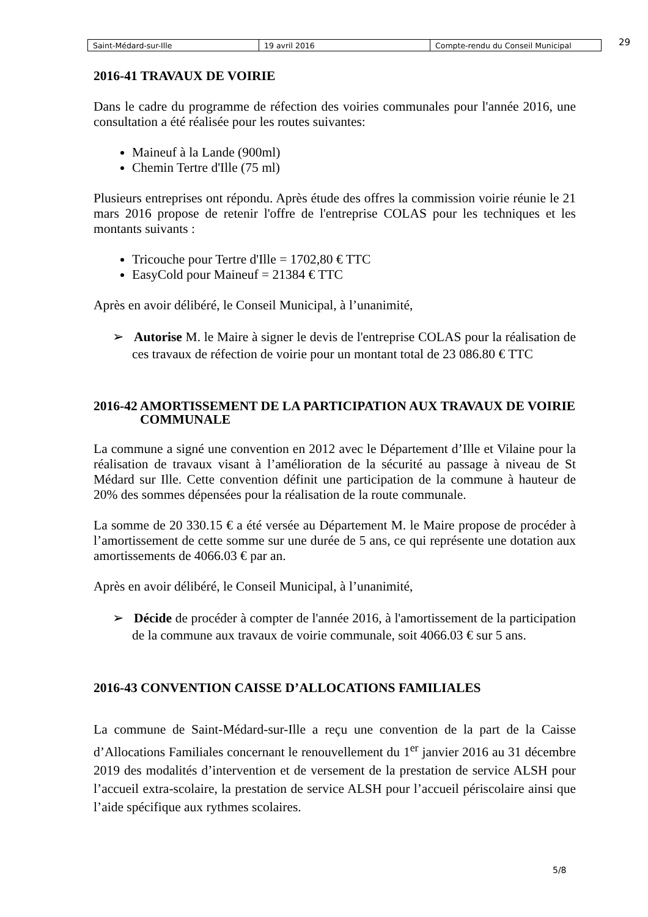| Saint-Médard-sur-Ille | 19 avril 2016 | Compte-rendu du Conseil Municipal |
29
2016-41 TRAVAUX DE VOIRIE
Dans le cadre du programme de réfection des voiries communales pour l'année 2016, une consultation a été réalisée pour les routes suivantes:
Maineuf à la Lande (900ml)
Chemin Tertre d'Ille (75 ml)
Plusieurs entreprises ont répondu. Après étude des offres la commission voirie réunie le 21 mars 2016 propose de retenir l'offre de l'entreprise COLAS pour les techniques et les montants suivants :
Tricouche pour Tertre d'Ille = 1702,80 € TTC
EasyCold pour Maineuf = 21384 € TTC
Après en avoir délibéré, le Conseil Municipal, à l’unanimité,
➢ Autorise M. le Maire à signer le devis de l'entreprise COLAS pour la réalisation de ces travaux de réfection de voirie pour un montant total de 23 086.80 € TTC
2016-42 AMORTISSEMENT DE LA PARTICIPATION AUX TRAVAUX DE VOIRIE COMMUNALE
La commune a signé une convention en 2012 avec le Département d’Ille et Vilaine pour la réalisation de travaux visant à l’amélioration de la sécurité au passage à niveau de St Médard sur Ille. Cette convention définit une participation de la commune à hauteur de 20% des sommes dépensées pour la réalisation de la route communale.
La somme de 20 330.15 € a été versée au Département M. le Maire propose de procéder à l’amortissement de cette somme sur une durée de 5 ans, ce qui représente une dotation aux amortissements de 4066.03 € par an.
Après en avoir délibéré, le Conseil Municipal, à l’unanimité,
➢ Décide de procéder à compter de l'année 2016, à l'amortissement de la participation de la commune aux travaux de voirie communale, soit 4066.03 € sur 5 ans.
2016-43 CONVENTION CAISSE D’ALLOCATIONS FAMILIALES
La commune de Saint-Médard-sur-Ille a reçu une convention de la part de la Caisse d’Allocations Familiales concernant le renouvellement du 1<sup>er</sup> janvier 2016 au 31 décembre 2019 des modalités d’intervention et de versement de la prestation de service ALSH pour l’accueil extra-scolaire, la prestation de service ALSH pour l’accueil périscolaire ainsi que l’aide spécifique aux rythmes scolaires.
5/8